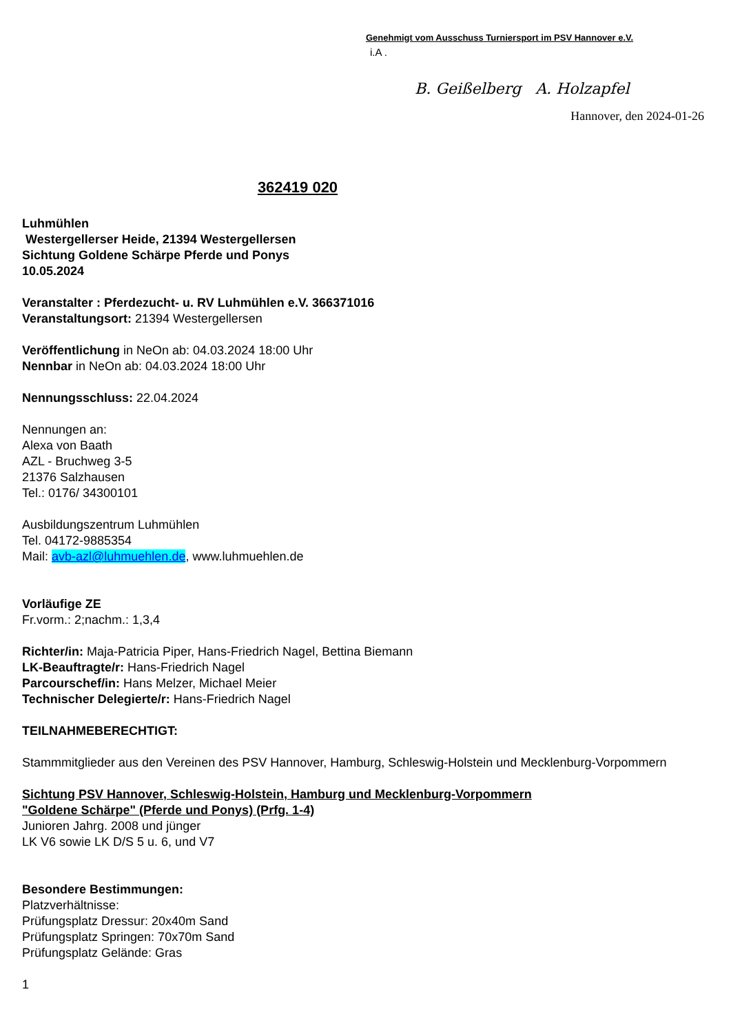Genehmigt vom Ausschuss Turniersport im PSV Hannover e.V.
i.A .
B. Geißelberg A. Holzapfel
Hannover, den 2024-01-26
362419 020
Luhmühlen
Westergellerser Heide, 21394 Westergellersen
Sichtung Goldene Schärpe Pferde und Ponys
10.05.2024
Veranstalter : Pferdezucht- u. RV Luhmühlen e.V. 366371016
Veranstaltungsort: 21394 Westergellersen
Veröffentlichung in NeOn ab: 04.03.2024 18:00 Uhr
Nennbar in NeOn ab: 04.03.2024 18:00 Uhr
Nennungsschluss: 22.04.2024
Nennungen an:
Alexa von Baath
AZL - Bruchweg 3-5
21376 Salzhausen
Tel.: 0176/ 34300101
Ausbildungszentrum Luhmühlen
Tel. 04172-9885354
Mail: avb-azl@luhmuehlen.de, www.luhmuehlen.de
Vorläufige ZE
Fr.vorm.: 2;nachm.: 1,3,4
Richter/in: Maja-Patricia Piper, Hans-Friedrich Nagel, Bettina Biemann
LK-Beauftragte/r: Hans-Friedrich Nagel
Parcourschef/in: Hans Melzer, Michael Meier
Technischer Delegierte/r: Hans-Friedrich Nagel
TEILNAHMEBERECHTIGT:
Stammmitglieder aus den Vereinen des PSV Hannover, Hamburg, Schleswig-Holstein und Mecklenburg-Vorpommern
Sichtung PSV Hannover, Schleswig-Holstein, Hamburg und Mecklenburg-Vorpommern
"Goldene Schärpe" (Pferde und Ponys) (Prfg. 1-4)
Junioren Jahrg. 2008 und jünger
LK V6 sowie LK D/S 5 u. 6, und V7
Besondere Bestimmungen:
Platzverhältnisse:
Prüfungsplatz Dressur: 20x40m Sand
Prüfungsplatz Springen: 70x70m Sand
Prüfungsplatz Gelände: Gras
1